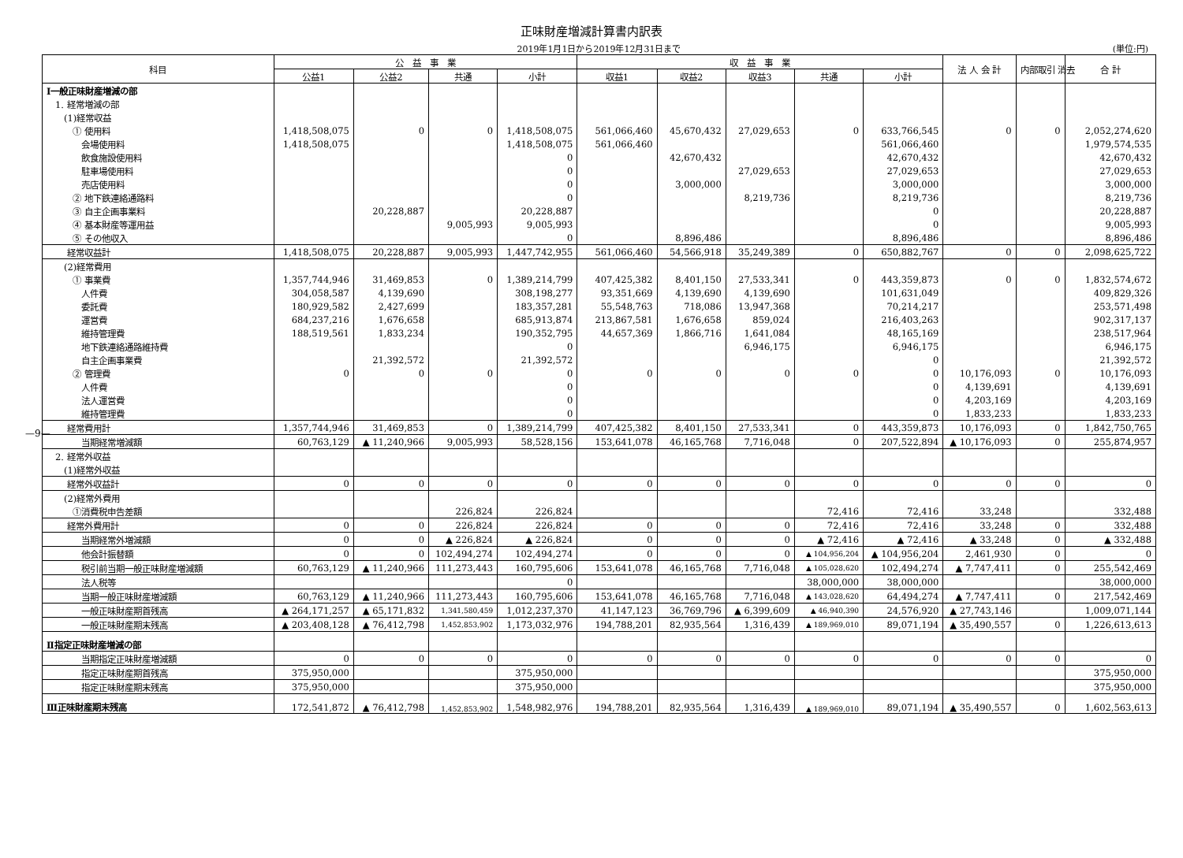正味財産増減計算書内訳表
2019年1月1日から2019年12月31日まで
(単位:円)
| 科目 | 公 益 事 業 | | | | 収 益 事 業 | | | | | 法 人 会 計 | 内部取引 消去 | 合 計 |
| --- | --- | --- | --- | --- | --- | --- | --- | --- | --- | --- | --- | --- |
| | 公益1 | 公益2 | 共通 | 小計 | 収益1 | 収益2 | 収益3 | 共通 | 小計 | | | |
| Ⅰ一般正味財産増減の部 | | | | | | | | | | | | |
| 1. 経常増減の部 | | | | | | | | | | | | |
| (1)経常収益 | | | | | | | | | | | | |
| ① 使用料 | 1,418,508,075 | 0 | 0 | 1,418,508,075 | 561,066,460 | 45,670,432 | 27,029,653 | 0 | 633,766,545 | 0 | 0 | 2,052,274,620 |
| 会場使用料 | 1,418,508,075 | | | 1,418,508,075 | 561,066,460 | | | | 561,066,460 | | | 1,979,574,535 |
| 飲食施設使用料 | | | | 0 | | 42,670,432 | | | 42,670,432 | | | 42,670,432 |
| 駐車場使用料 | | | | 0 | | | 27,029,653 | | 27,029,653 | | | 27,029,653 |
| 売店使用料 | | | | 0 | | 3,000,000 | | | 3,000,000 | | | 3,000,000 |
| ② 地下鉄連絡通路料 | | | | 0 | | | 8,219,736 | | 8,219,736 | | | 8,219,736 |
| ③ 自主企画事業料 | | 20,228,887 | | 20,228,887 | | | | | 0 | | | 20,228,887 |
| ④ 基本財産等運用益 | | | 9,005,993 | 9,005,993 | | | | | 0 | | | 9,005,993 |
| ⑤ その他収入 | | | | 0 | | 8,896,486 | | | 8,896,486 | | | 8,896,486 |
| 経常収益計 | 1,418,508,075 | 20,228,887 | 9,005,993 | 1,447,742,955 | 561,066,460 | 54,566,918 | 35,249,389 | 0 | 650,882,767 | 0 | 0 | 2,098,625,722 |
| (2)経常費用 | | | | | | | | | | | | |
| ① 事業費 | 1,357,744,946 | 31,469,853 | 0 | 1,389,214,799 | 407,425,382 | 8,401,150 | 27,533,341 | 0 | 443,359,873 | 0 | 0 | 1,832,574,672 |
| 人件費 | 304,058,587 | 4,139,690 | | 308,198,277 | 93,351,669 | 4,139,690 | 4,139,690 | | 101,631,049 | | | 409,829,326 |
| 委託費 | 180,929,582 | 2,427,699 | | 183,357,281 | 55,548,763 | 718,086 | 13,947,368 | | 70,214,217 | | | 253,571,498 |
| 運営費 | 684,237,216 | 1,676,658 | | 685,913,874 | 213,867,581 | 1,676,658 | 859,024 | | 216,403,263 | | | 902,317,137 |
| 維持管理費 | 188,519,561 | 1,833,234 | | 190,352,795 | 44,657,369 | 1,866,716 | 1,641,084 | | 48,165,169 | | | 238,517,964 |
| 地下鉄連絡通路維持費 | | | | 0 | | | 6,946,175 | | 6,946,175 | | | 6,946,175 |
| 自主企画事業費 | | 21,392,572 | | 21,392,572 | | | | | 0 | | | 21,392,572 |
| ② 管理費 | 0 | 0 | 0 | 0 | 0 | 0 | 0 | 0 | 0 | 10,176,093 | 0 | 10,176,093 |
| 人件費 | | | | 0 | | | | | 0 | 4,139,691 | | 4,139,691 |
| 法人運営費 | | | | 0 | | | | | 0 | 4,203,169 | | 4,203,169 |
| 維持管理費 | | | | 0 | | | | | 0 | 1,833,233 | | 1,833,233 |
| 経常費用計 | 1,357,744,946 | 31,469,853 | 0 | 1,389,214,799 | 407,425,382 | 8,401,150 | 27,533,341 | 0 | 443,359,873 | 10,176,093 | 0 | 1,842,750,765 |
| 当期経常増減額 | 60,763,129 | ▲ 11,240,966 | 9,005,993 | 58,528,156 | 153,641,078 | 46,165,768 | 7,716,048 | 0 | 207,522,894 | ▲ 10,176,093 | 0 | 255,874,957 |
| 2. 経常外収益 | | | | | | | | | | | | |
| (1)経常外収益 | | | | | | | | | | | | |
| 経常外収益計 | 0 | 0 | 0 | 0 | 0 | 0 | 0 | 0 | 0 | 0 | 0 | 0 |
| (2)経常外費用 | | | | | | | | | | | | |
| ①消費税申告差額 | | | 226,824 | 226,824 | | | | 72,416 | 72,416 | 33,248 | | 332,488 |
| 経常外費用計 | 0 | 0 | 226,824 | 226,824 | 0 | 0 | 0 | 72,416 | 72,416 | 33,248 | 0 | 332,488 |
| 当期経常外増減額 | 0 | 0 | ▲ 226,824 | ▲ 226,824 | 0 | 0 | 0 | ▲ 72,416 | ▲ 72,416 | ▲ 33,248 | 0 | ▲ 332,488 |
| 他会計振替額 | 0 | 0 | 102,494,274 | 102,494,274 | 0 | 0 | 0 | ▲ 104,956,204 | ▲ 104,956,204 | 2,461,930 | 0 | 0 |
| 税引前当期一般正味財産増減額 | 60,763,129 | ▲ 11,240,966 | 111,273,443 | 160,795,606 | 153,641,078 | 46,165,768 | 7,716,048 | ▲ 105,028,620 | 102,494,274 | ▲ 7,747,411 | 0 | 255,542,469 |
| 法人税等 | | | | 0 | | | | 38,000,000 | 38,000,000 | | | 38,000,000 |
| 当期一般正味財産増減額 | 60,763,129 | ▲ 11,240,966 | 111,273,443 | 160,795,606 | 153,641,078 | 46,165,768 | 7,716,048 | ▲ 143,028,620 | 64,494,274 | ▲ 7,747,411 | 0 | 217,542,469 |
| 一般正味財産期首残高 | ▲ 264,171,257 | ▲ 65,171,832 | 1,341,580,459 | 1,012,237,370 | 41,147,123 | 36,769,796 | ▲ 6,399,609 | ▲ 46,940,390 | 24,576,920 | ▲ 27,743,146 | | 1,009,071,144 |
| 一般正味財産期末残高 | ▲ 203,408,128 | ▲ 76,412,798 | 1,452,853,902 | 1,173,032,976 | 194,788,201 | 82,935,564 | 1,316,439 | ▲ 189,969,010 | 89,071,194 | ▲ 35,490,557 | 0 | 1,226,613,613 |
| Ⅱ指定正味財産増減の部 | | | | | | | | | | | | |
| 当期指定正味財産増減額 | 0 | 0 | 0 | 0 | 0 | 0 | 0 | 0 | 0 | 0 | 0 | 0 |
| 指定正味財産期首残高 | 375,950,000 | | | 375,950,000 | | | | | | | | 375,950,000 |
| 指定正味財産期末残高 | 375,950,000 | | | 375,950,000 | | | | | | | | 375,950,000 |
| Ⅲ正味財産期末残高 | 172,541,872 | ▲ 76,412,798 | 1,452,853,902 | 1,548,982,976 | 194,788,201 | 82,935,564 | 1,316,439 | ▲ 189,969,010 | 89,071,194 | ▲ 35,490,557 | 0 | 1,602,563,613 |
—9—